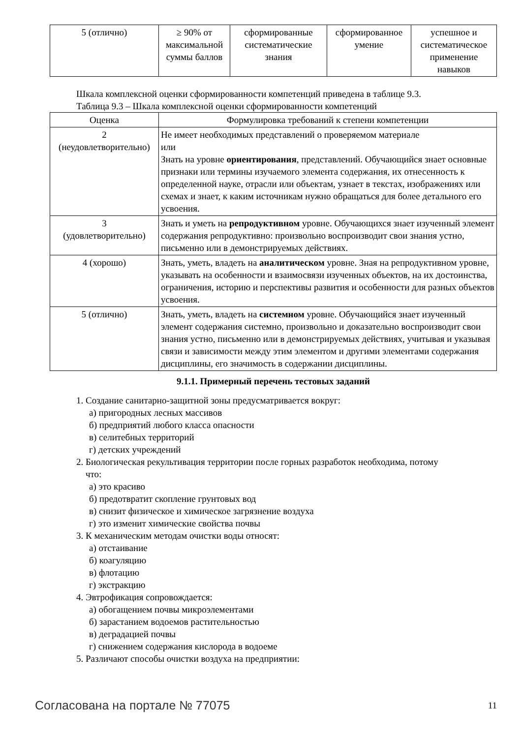| 5 (отлично) | ≥ 90% от максимальной суммы баллов | сформированные систематические знания | сформированное умение | успешное и систематическое применение навыков |
Шкала комплексной оценки сформированности компетенций приведена в таблице 9.3.
Таблица 9.3 – Шкала комплексной оценки сформированности компетенций
| Оценка | Формулировка требований к степени компетенции |
| --- | --- |
| 2 (неудовлетворительно) | Не имеет необходимых представлений о проверяемом материале или Знать на уровне ориентирования , представлений. Обучающийся знает основные признаки или термины изучаемого элемента содержания, их отнесенность к определенной науке, отрасли или объектам, узнает в текстах, изображениях или схемах и знает, к каким источникам нужно обращаться для более детального его усвоения. |
| 3 (удовлетворительно) | Знать и уметь на репродуктивном уровне. Обучающихся знает изученный элемент содержания репродуктивно: произвольно воспроизводит свои знания устно, письменно или в демонстрируемых действиях. |
| 4 (хорошо) | Знать, уметь, владеть на аналитическом уровне. Зная на репродуктивном уровне, указывать на особенности и взаимосвязи изученных объектов, на их достоинства, ограничения, историю и перспективы развития и особенности для разных объектов усвоения. |
| 5 (отлично) | Знать, уметь, владеть на системном уровне. Обучающийся знает изученный элемент содержания системно, произвольно и доказательно воспроизводит свои знания устно, письменно или в демонстрируемых действиях, учитывая и указывая связи и зависимости между этим элементом и другими элементами содержания дисциплины, его значимость в содержании дисциплины. |
9.1.1. Примерный перечень тестовых заданий
1. Создание санитарно-защитной зоны предусматривается вокруг:
а) пригородных лесных массивов
б) предприятий любого класса опасности
в) селитебных территорий
г) детских учреждений
2. Биологическая рекультивация территории после горных разработок необходима, потому
что:
а) это красиво
б) предотвратит скопление грунтовых вод
в) снизит физическое и химическое загрязнение воздуха
г) это изменит химические свойства почвы
3. К механическим методам очистки воды относят:
а) отстаивание
б) коагуляцию
в) флотацию
г) экстракцию
4. Эвтрофикация сопровождается:
а) обогащением почвы микроэлементами
б) зарастанием водоемов растительностью
в) деградацией почвы
г) снижением содержания кислорода в водоеме
5. Различают способы очистки воздуха на предприятии:
Согласована на портале № 77075 11